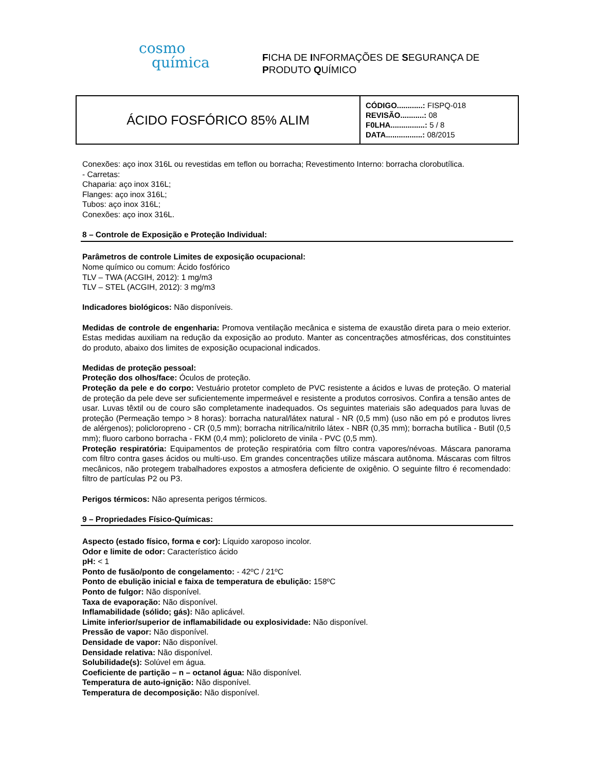cosmo
química
FICHA DE INFORMAÇÕES DE SEGURANÇA DE
PRODUTO QUÍMICO
| ÁCIDO FOSFÓRICO 85% ALIM | CÓDIGO............: FISPQ-018 REVISÃO...........: 08 F0LHA................: 5 / 8 DATA.................: 08/2015 |
Conexões: aço inox 316L ou revestidas em teflon ou borracha; Revestimento Interno: borracha clorobutílica.
- Carretas:
Chaparia: aço inox 316L;
Flanges: aço inox 316L;
Tubos: aço inox 316L;
Conexões: aço inox 316L.
8 – Controle de Exposição e Proteção Individual:
Parâmetros de controle Limites de exposição ocupacional:
Nome químico ou comum: Ácido fosfórico
TLV – TWA (ACGIH, 2012): 1 mg/m3
TLV – STEL (ACGIH, 2012): 3 mg/m3
Indicadores biológicos: Não disponíveis.
Medidas de controle de engenharia: Promova ventilação mecânica e sistema de exaustão direta para o meio exterior. Estas medidas auxiliam na redução da exposição ao produto. Manter as concentrações atmosféricas, dos constituintes do produto, abaixo dos limites de exposição ocupacional indicados.
Medidas de proteção pessoal:
Proteção dos olhos/face: Óculos de proteção.
Proteção da pele e do corpo: Vestuário protetor completo de PVC resistente a ácidos e luvas de proteção. O material de proteção da pele deve ser suficientemente impermeável e resistente a produtos corrosivos. Confira a tensão antes de usar. Luvas têxtil ou de couro são completamente inadequados. Os seguintes materiais são adequados para luvas de proteção (Permeação tempo > 8 horas): borracha natural/látex natural - NR (0,5 mm) (uso não em pó e produtos livres de alérgenos); policloropreno - CR (0,5 mm); borracha nitrílica/nitrilo látex - NBR (0,35 mm); borracha butílica - Butil (0,5 mm); fluoro carbono borracha - FKM (0,4 mm); policloreto de vinila - PVC (0,5 mm).
Proteção respiratória: Equipamentos de proteção respiratória com filtro contra vapores/névoas. Máscara panorama com filtro contra gases ácidos ou multi-uso. Em grandes concentrações utilize máscara autônoma. Máscaras com filtros mecânicos, não protegem trabalhadores expostos a atmosfera deficiente de oxigênio. O seguinte filtro é recomendado: filtro de partículas P2 ou P3.
Perigos térmicos: Não apresenta perigos térmicos.
9 – Propriedades Físico-Químicas:
Aspecto (estado físico, forma e cor): Líquido xaroposo incolor.
Odor e limite de odor: Característico ácido
pH: < 1
Ponto de fusão/ponto de congelamento: - 42ºC / 21ºC
Ponto de ebulição inicial e faixa de temperatura de ebulição: 158ºC
Ponto de fulgor: Não disponível.
Taxa de evaporação: Não disponível.
Inflamabilidade (sólido; gás): Não aplicável.
Limite inferior/superior de inflamabilidade ou explosividade: Não disponível.
Pressão de vapor: Não disponível.
Densidade de vapor: Não disponível.
Densidade relativa: Não disponível.
Solubilidade(s): Solúvel em água.
Coeficiente de partição – n – octanol água: Não disponível.
Temperatura de auto-ignição: Não disponível.
Temperatura de decomposição: Não disponível.